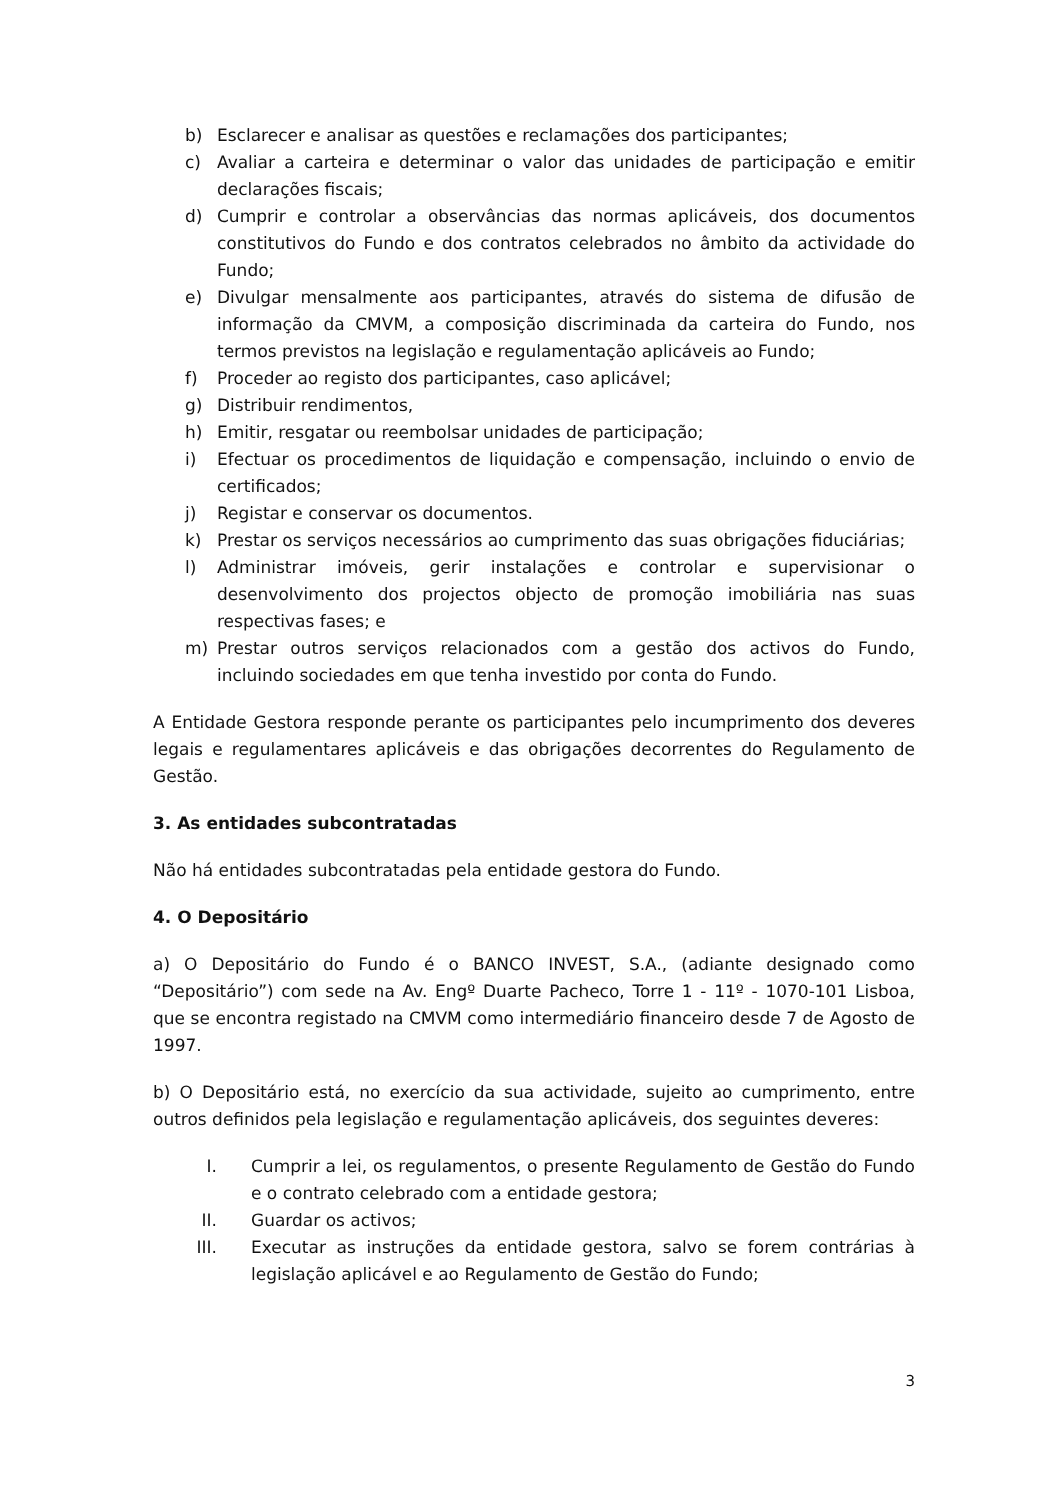b) Esclarecer e analisar as questões e reclamações dos participantes;
c) Avaliar a carteira e determinar o valor das unidades de participação e emitir declarações fiscais;
d) Cumprir e controlar a observâncias das normas aplicáveis, dos documentos constitutivos do Fundo e dos contratos celebrados no âmbito da actividade do Fundo;
e) Divulgar mensalmente aos participantes, através do sistema de difusão de informação da CMVM, a composição discriminada da carteira do Fundo, nos termos previstos na legislação e regulamentação aplicáveis ao Fundo;
f) Proceder ao registo dos participantes, caso aplicável;
g) Distribuir rendimentos,
h) Emitir, resgatar ou reembolsar unidades de participação;
i) Efectuar os procedimentos de liquidação e compensação, incluindo o envio de certificados;
j) Registar e conservar os documentos.
k) Prestar os serviços necessários ao cumprimento das suas obrigações fiduciárias;
l) Administrar imóveis, gerir instalações e controlar e supervisionar o desenvolvimento dos projectos objecto de promoção imobiliária nas suas respectivas fases; e
m) Prestar outros serviços relacionados com a gestão dos activos do Fundo, incluindo sociedades em que tenha investido por conta do Fundo.
A Entidade Gestora responde perante os participantes pelo incumprimento dos deveres legais e regulamentares aplicáveis e das obrigações decorrentes do Regulamento de Gestão.
3. As entidades subcontratadas
Não há entidades subcontratadas pela entidade gestora do Fundo.
4. O Depositário
a) O Depositário do Fundo é o BANCO INVEST, S.A., (adiante designado como “Depositário”) com sede na Av. Engº Duarte Pacheco, Torre 1 - 11º - 1070-101 Lisboa, que se encontra registado na CMVM como intermediário financeiro desde 7 de Agosto de 1997.
b) O Depositário está, no exercício da sua actividade, sujeito ao cumprimento, entre outros definidos pela legislação e regulamentação aplicáveis, dos seguintes deveres:
I. Cumprir a lei, os regulamentos, o presente Regulamento de Gestão do Fundo e o contrato celebrado com a entidade gestora;
II. Guardar os activos;
III. Executar as instruções da entidade gestora, salvo se forem contrárias à legislação aplicável e ao Regulamento de Gestão do Fundo;
3